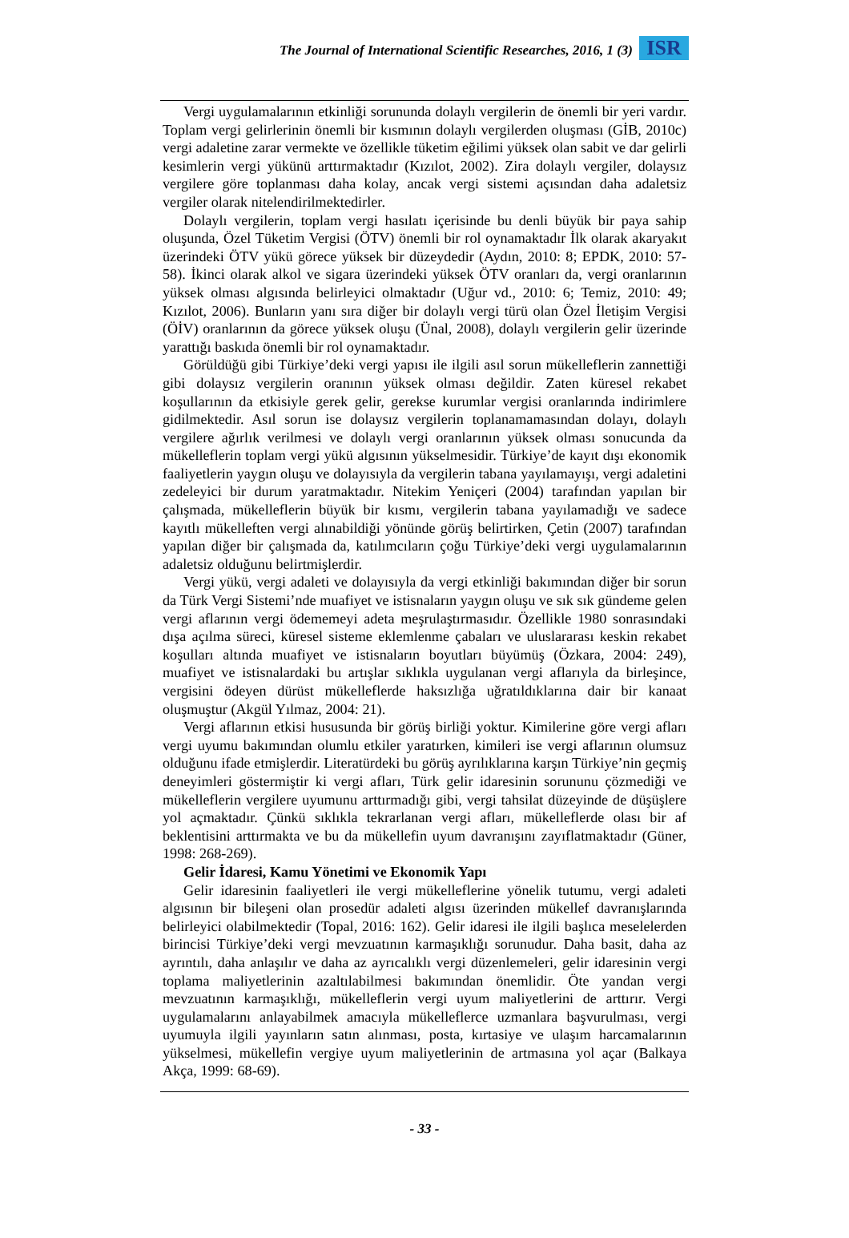The Journal of International Scientific Researches, 2016, 1 (3)
ISR
Vergi uygulamalarının etkinliği sorununda dolaylı vergilerin de önemli bir yeri vardır. Toplam vergi gelirlerinin önemli bir kısmının dolaylı vergilerden oluşması (GİB, 2010c) vergi adaletine zarar vermekte ve özellikle tüketim eğilimi yüksek olan sabit ve dar gelirli kesimlerin vergi yükünü arttırmaktadır (Kızılot, 2002). Zira dolaylı vergiler, dolaysız vergilere göre toplanması daha kolay, ancak vergi sistemi açısından daha adaletsiz vergiler olarak nitelendirilmektedirler.
Dolaylı vergilerin, toplam vergi hasılatı içerisinde bu denli büyük bir paya sahip oluşunda, Özel Tüketim Vergisi (ÖTV) önemli bir rol oynamaktadır İlk olarak akaryakıt üzerindeki ÖTV yükü görece yüksek bir düzeydedir (Aydın, 2010: 8; EPDK, 2010: 57-58). İkinci olarak alkol ve sigara üzerindeki yüksek ÖTV oranları da, vergi oranlarının yüksek olması algısında belirleyici olmaktadır (Uğur vd., 2010: 6; Temiz, 2010: 49; Kızılot, 2006). Bunların yanı sıra diğer bir dolaylı vergi türü olan Özel İletişim Vergisi (ÖİV) oranlarının da görece yüksek oluşu (Ünal, 2008), dolaylı vergilerin gelir üzerinde yarattığı baskıda önemli bir rol oynamaktadır.
Görüldüğü gibi Türkiye’deki vergi yapısı ile ilgili asıl sorun mükelleflerin zannettiği gibi dolaysız vergilerin oranının yüksek olması değildir. Zaten küresel rekabet koşullarının da etkisiyle gerek gelir, gerekse kurumlar vergisi oranlarında indirimlere gidilmektedir. Asıl sorun ise dolaysız vergilerin toplanamamasından dolayı, dolaylı vergilere ağırlık verilmesi ve dolaylı vergi oranlarının yüksek olması sonucunda da mükelleflerin toplam vergi yükü algısının yükselmesidir. Türkiye’de kayıt dışı ekonomik faaliyetlerin yaygın oluşu ve dolayısıyla da vergilerin tabana yayılamayışı, vergi adaletini zedeleyici bir durum yaratmaktadır. Nitekim Yeniçeri (2004) tarafından yapılan bir çalışmada, mükelleflerin büyük bir kısmı, vergilerin tabana yayılamadığı ve sadece kayıtlı mükelleften vergi alınabildiği yönünde görüş belirtirken, Çetin (2007) tarafından yapılan diğer bir çalışmada da, katılımcıların çoğu Türkiye’deki vergi uygulamalarının adaletsiz olduğunu belirtmişlerdir.
Vergi yükü, vergi adaleti ve dolayısıyla da vergi etkinliği bakımından diğer bir sorun da Türk Vergi Sistemi’nde muafiyet ve istisnaların yaygın oluşu ve sık sık gündeme gelen vergi aflarının vergi ödememeyi adeta meşrulaştırmasıdır. Özellikle 1980 sonrasındaki dışa açılma süreci, küresel sisteme eklemlenme çabaları ve uluslararası keskin rekabet koşulları altında muafiyet ve istisnaların boyutları büyümüş (Özkara, 2004: 249), muafiyet ve istisnalardaki bu artışlar sıklıkla uygulanan vergi aflarıyla da birleşince, vergisini ödeyen dürüst mükelleflerde haksızlığa uğratıldıklarına dair bir kanaat oluşmuştur (Akgül Yılmaz, 2004: 21).
Vergi aflarının etkisi hususunda bir görüş birliği yoktur. Kimilerine göre vergi afları vergi uyumu bakımından olumlu etkiler yaratırken, kimileri ise vergi aflarının olumsuz olduğunu ifade etmişlerdir. Literatürdeki bu görüş ayrılıklarına karşın Türkiye’nin geçmiş deneyimleri göstermiştir ki vergi afları, Türk gelir idaresinin sorununu çözmediği ve mükelleflerin vergilere uyumunu arttırmadığı gibi, vergi tahsilat düzeyinde de düşüşlere yol açmaktadır. Çünkü sıklıkla tekrarlanan vergi afları, mükelleflerde olası bir af beklentisini arttırmakta ve bu da mükellefin uyum davranışını zayıflatmaktadır (Güner, 1998: 268-269).
Gelir İdaresi, Kamu Yönetimi ve Ekonomik Yapı
Gelir idaresinin faaliyetleri ile vergi mükelleflerine yönelik tutumu, vergi adaleti algısının bir bileşeni olan prosedür adaleti algısı üzerinden mükellef davranışlarında belirleyici olabilmektedir (Topal, 2016: 162). Gelir idaresi ile ilgili başlıca meselelerden birincisi Türkiye’deki vergi mevzuatının karmaşıklığı sorunudur. Daha basit, daha az ayrıntılı, daha anlaşılır ve daha az ayrıcalıklı vergi düzenlemeleri, gelir idaresinin vergi toplama maliyetlerinin azaltılabilmesi bakımından önemlidir. Öte yandan vergi mevzuatının karmaşıklığı, mükelleflerin vergi uyum maliyetlerini de arttırır. Vergi uygulamalarını anlayabilmek amacıyla mükelleflerce uzmanlara başvurulması, vergi uyumuyla ilgili yayınların satın alınması, posta, kırtasiye ve ulaşım harcamalarının yükselmesi, mükellefin vergiye uyum maliyetlerinin de artmasına yol açar (Balkaya Akça, 1999: 68-69).
- 33 -